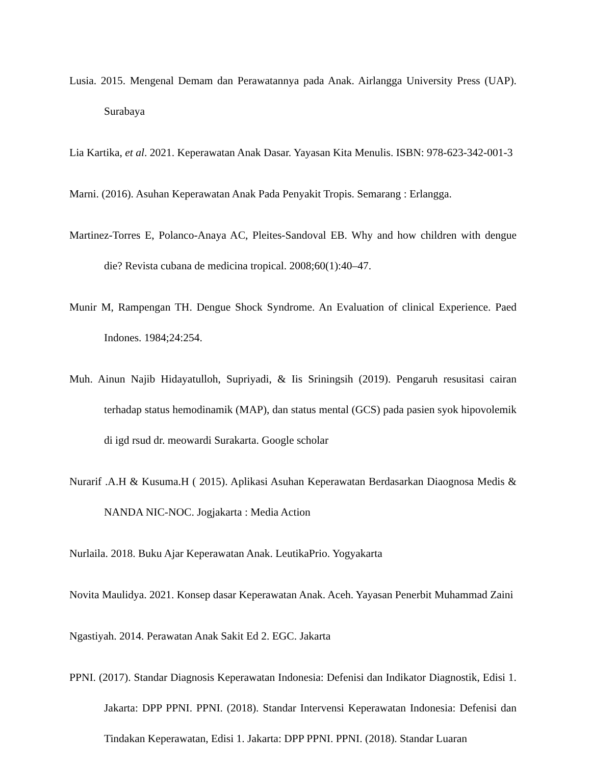Lusia. 2015. Mengenal Demam dan Perawatannya pada Anak. Airlangga University Press (UAP). Surabaya
Lia Kartika, et al. 2021. Keperawatan Anak Dasar. Yayasan Kita Menulis. ISBN: 978-623-342-001-3
Marni. (2016). Asuhan Keperawatan Anak Pada Penyakit Tropis. Semarang : Erlangga.
Martinez-Torres E, Polanco-Anaya AC, Pleites-Sandoval EB. Why and how children with dengue die? Revista cubana de medicina tropical. 2008;60(1):40–47.
Munir M, Rampengan TH. Dengue Shock Syndrome. An Evaluation of clinical Experience. Paed Indones. 1984;24:254.
Muh. Ainun Najib Hidayatulloh, Supriyadi, & Iis Sriningsih (2019). Pengaruh resusitasi cairan terhadap status hemodinamik (MAP), dan status mental (GCS) pada pasien syok hipovolemik di igd rsud dr. meowardi Surakarta. Google scholar
Nurarif .A.H & Kusuma.H ( 2015). Aplikasi Asuhan Keperawatan Berdasarkan Diaognosa Medis & NANDA NIC-NOC. Jogjakarta : Media Action
Nurlaila. 2018. Buku Ajar Keperawatan Anak. LeutikaPrio. Yogyakarta
Novita Maulidya. 2021. Konsep dasar Keperawatan Anak. Aceh. Yayasan Penerbit Muhammad Zaini
Ngastiyah. 2014. Perawatan Anak Sakit Ed 2. EGC. Jakarta
PPNI. (2017). Standar Diagnosis Keperawatan Indonesia: Defenisi dan Indikator Diagnostik, Edisi 1. Jakarta: DPP PPNI. PPNI. (2018). Standar Intervensi Keperawatan Indonesia: Defenisi dan Tindakan Keperawatan, Edisi 1. Jakarta: DPP PPNI. PPNI. (2018). Standar Luaran